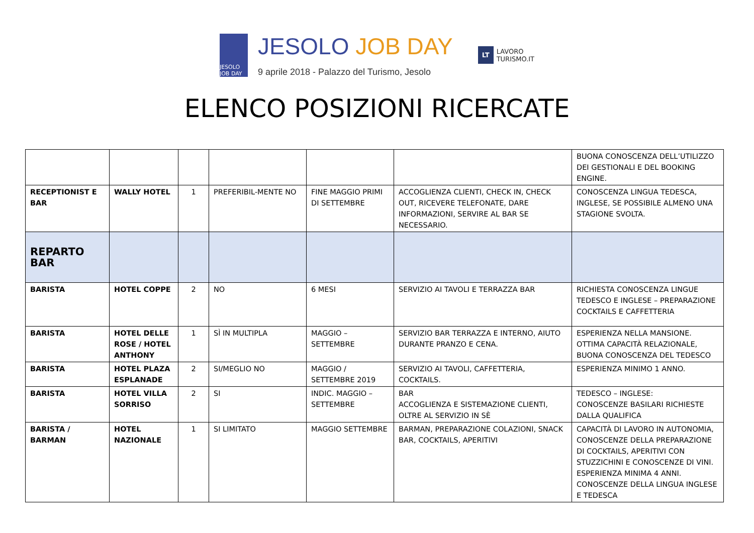JESOLO JOB DAY
JESOLO JOB DAY
9 aprile 2018 - Palazzo del Turismo, Jesolo
LT LAVORO
TURISMO.IT
ELENCO POSIZIONI RICERCATE
| | | | | | | BUONA CONOSCENZA DELL’UTILIZZO DEI GESTIONALI E DEL BOOKING ENGINE. |
| RECEPTIONIST E BAR | WALLY HOTEL | 1 | PREFERIBIL-MENTE NO | FINE MAGGIO PRIMI DI SETTEMBRE | ACCOGLIENZA CLIENTI, CHECK IN, CHECK OUT, RICEVERE TELEFONATE, DARE INFORMAZIONI, SERVIRE AL BAR SE NECESSARIO. | CONOSCENZA LINGUA TEDESCA, INGLESE, SE POSSIBILE ALMENO UNA STAGIONE SVOLTA. |
| REPARTO BAR | | | | | | |
| BARISTA | HOTEL COPPE | 2 | NO | 6 MESI | SERVIZIO AI TAVOLI E TERRAZZA BAR | RICHIESTA CONOSCENZA LINGUE TEDESCO E INGLESE – PREPARAZIONE COCKTAILS E CAFFETTERIA |
| BARISTA | HOTEL DELLE ROSE / HOTEL ANTHONY | 1 | SÌ IN MULTIPLA | MAGGIO – SETTEMBRE | SERVIZIO BAR TERRAZZA E INTERNO, AIUTO DURANTE PRANZO E CENA. | ESPERIENZA NELLA MANSIONE. OTTIMA CAPACITÀ RELAZIONALE, BUONA CONOSCENZA DEL TEDESCO |
| BARISTA | HOTEL PLAZA ESPLANADE | 2 | SI/MEGLIO NO | MAGGIO / SETTEMBRE 2019 | SERVIZIO AI TAVOLI, CAFFETTERIA, COCKTAILS. | ESPERIENZA MINIMO 1 ANNO. |
| BARISTA | HOTEL VILLA SORRISO | 2 | SI | INDIC. MAGGIO – SETTEMBRE | BAR ACCOGLIENZA E SISTEMAZIONE CLIENTI, OLTRE AL SERVIZIO IN SÈ | TEDESCO – INGLESE: CONOSCENZE BASILARI RICHIESTE DALLA QUALIFICA |
| BARISTA / BARMAN | HOTEL NAZIONALE | 1 | SI LIMITATO | MAGGIO SETTEMBRE | BARMAN, PREPARAZIONE COLAZIONI, SNACK BAR, COCKTAILS, APERITIVI | CAPACITÀ DI LAVORO IN AUTONOMIA, CONOSCENZE DELLA PREPARAZIONE DI COCKTAILS, APERITIVI CON STUZZICHINI E CONOSCENZE DI VINI. ESPERIENZA MINIMA 4 ANNI. CONOSCENZE DELLA LINGUA INGLESE E TEDESCA |